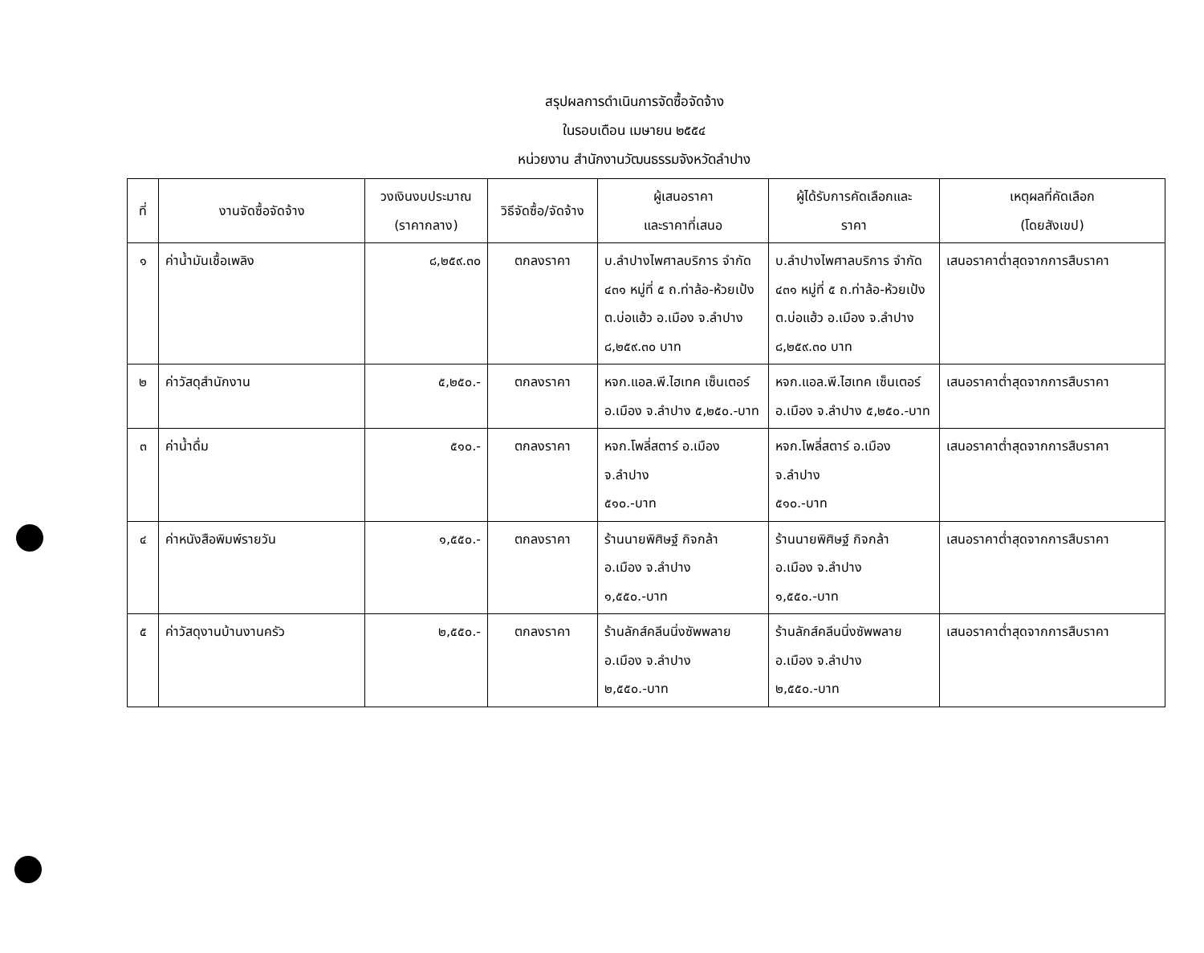สรุปผลการดำเนินการจัดซื้อจัดจ้าง
ในรอบเดือน เมษายน ๒๕๕๔
หน่วยงาน สำนักงานวัฒนธรรมจังหวัดลำปาง
| ที่ | งานจัดซื้อจัดจ้าง | วงเงินงบประมาณ (ราคากลาง) | วิธีจัดซื้อ/จัดจ้าง | ผู้เสนอราคา และราคาที่เสนอ | ผู้ได้รับการคัดเลือกและ ราคา | เหตุผลที่คัดเลือก (โดยสังเขป) |
| --- | --- | --- | --- | --- | --- | --- |
| ๑ | ค่าน้ำมันเชื้อเพลิง | ๘,๒๕๙.๓๐ | ตกลงราคา | บ.ลำปางไพศาลบริการ จำกัด ๔๓๑ หมู่ที่ ๕ ถ.ท่าล้อ-ห้วยเป้ง ต.บ่อแฮ้ว อ.เมือง จ.ลำปาง ๘,๒๕๙.๓๐ บาท | บ.ลำปางไพศาลบริการ จำกัด ๔๓๑ หมู่ที่ ๕ ถ.ท่าล้อ-ห้วยเป้ง ต.บ่อแฮ้ว อ.เมือง จ.ลำปาง ๘,๒๕๙.๓๐ บาท | เสนอราคาต่ำสุดจากการสืบราคา |
| ๒ | ค่าวัสดุสำนักงาน | ๕,๒๕๐.- | ตกลงราคา | หจก.แอล.พี.ไฮเทค เซ็นเตอร์ อ.เมือง จ.ลำปาง ๕,๒๕๐.-บาท | หจก.แอล.พี.ไฮเทค เซ็นเตอร์ อ.เมือง จ.ลำปาง ๕,๒๕๐.-บาท | เสนอราคาต่ำสุดจากการสืบราคา |
| ๓ | ค่าน้ำดื่ม | ๕๑๐.- | ตกลงราคา | หจก.โพลี่สตาร์ อ.เมือง จ.ลำปาง ๕๑๐.-บาท | หจก.โพลี่สตาร์ อ.เมือง จ.ลำปาง ๕๑๐.-บาท | เสนอราคาต่ำสุดจากการสืบราคา |
| ๔ | ค่าหนังสือพิมพ์รายวัน | ๑,๕๕๐.- | ตกลงราคา | ร้านนายพิศิษฐ์ กิจกล้า อ.เมือง จ.ลำปาง ๑,๕๕๐.-บาท | ร้านนายพิศิษฐ์ กิจกล้า อ.เมือง จ.ลำปาง ๑,๕๕๐.-บาท | เสนอราคาต่ำสุดจากการสืบราคา |
| ๕ | ค่าวัสดุงานบ้านงานครัว | ๒,๕๕๐.- | ตกลงราคา | ร้านลักส์คลีนนิ่งซัพพลาย อ.เมือง จ.ลำปาง ๒,๕๕๐.-บาท | ร้านลักส์คลีนนิ่งซัพพลาย อ.เมือง จ.ลำปาง ๒,๕๕๐.-บาท | เสนอราคาต่ำสุดจากการสืบราคา |